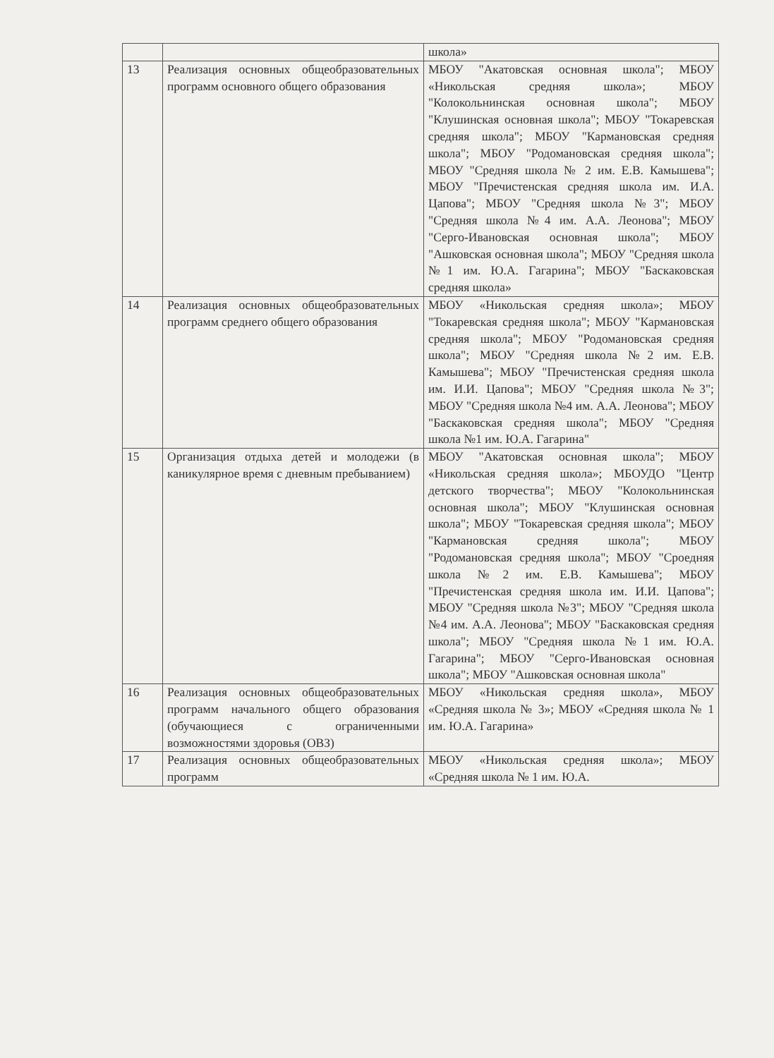| | | школа» |
| 13 | Реализация основных общеобразовательных программ основного общего образования | МБОУ "Акатовская основная школа"; МБОУ «Никольская средняя школа»; МБОУ "Колокольнинская основная школа"; МБОУ "Клушинская основная школа"; МБОУ "Токаревская средняя школа"; МБОУ "Кармановская средняя школа"; МБОУ "Родомановская средняя школа"; МБОУ "Средняя школа № 2 им. Е.В. Камышева"; МБОУ "Пречистенская средняя школа им. И.А. Цапова"; МБОУ "Средняя школа №3"; МБОУ "Средняя школа №4 им. А.А. Леонова"; МБОУ "Серго-Ивановская основная школа"; МБОУ "Ашковская основная школа"; МБОУ "Средняя школа №1 им. Ю.А. Гагарина"; МБОУ "Баскаковская средняя школа» |
| 14 | Реализация основных общеобразовательных программ среднего общего образования | МБОУ «Никольская средняя школа»; МБОУ "Токаревская средняя школа"; МБОУ "Кармановская средняя школа"; МБОУ "Родомановская средняя школа"; МБОУ "Средняя школа №2 им. Е.В. Камышева"; МБОУ "Пречистенская средняя школа им. И.И. Цапова"; МБОУ "Средняя школа №3"; МБОУ "Средняя школа №4 им. А.А. Леонова"; МБОУ "Баскаковская средняя школа"; МБОУ "Средняя школа №1 им. Ю.А. Гагарина" |
| 15 | Организация отдыха детей и молодежи (в каникулярное время с дневным пребыванием) | МБОУ "Акатовская основная школа"; МБОУ «Никольская средняя школа»; МБОУДО "Центр детского творчества"; МБОУ "Колокольнинская основная школа"; МБОУ "Клушинская основная школа"; МБОУ "Токаревская средняя школа"; МБОУ "Кармановская средняя школа"; МБОУ "Родомановская средняя школа"; МБОУ "Сроедняя школа №2 им. Е.В. Камышева"; МБОУ "Пречистенская средняя школа им. И.И. Цапова"; МБОУ "Средняя школа №3"; МБОУ "Средняя школа №4 им. А.А. Леонова"; МБОУ "Баскаковская средняя школа"; МБОУ "Средняя школа №1 им. Ю.А. Гагарина"; МБОУ "Серго-Ивановская основная школа"; МБОУ "Ашковская основная школа" |
| 16 | Реализация основных общеобразовательных программ начального общего образования (обучающиеся с ограниченными возможностями здоровья (ОВЗ) | МБОУ «Никольская средняя школа», МБОУ «Средняя школа № 3»; МБОУ «Средняя школа № 1 им. Ю.А. Гагарина» |
| 17 | Реализация основных общеобразовательных программ | МБОУ «Никольская средняя школа»; МБОУ «Средняя школа № 1 им. Ю.А. |